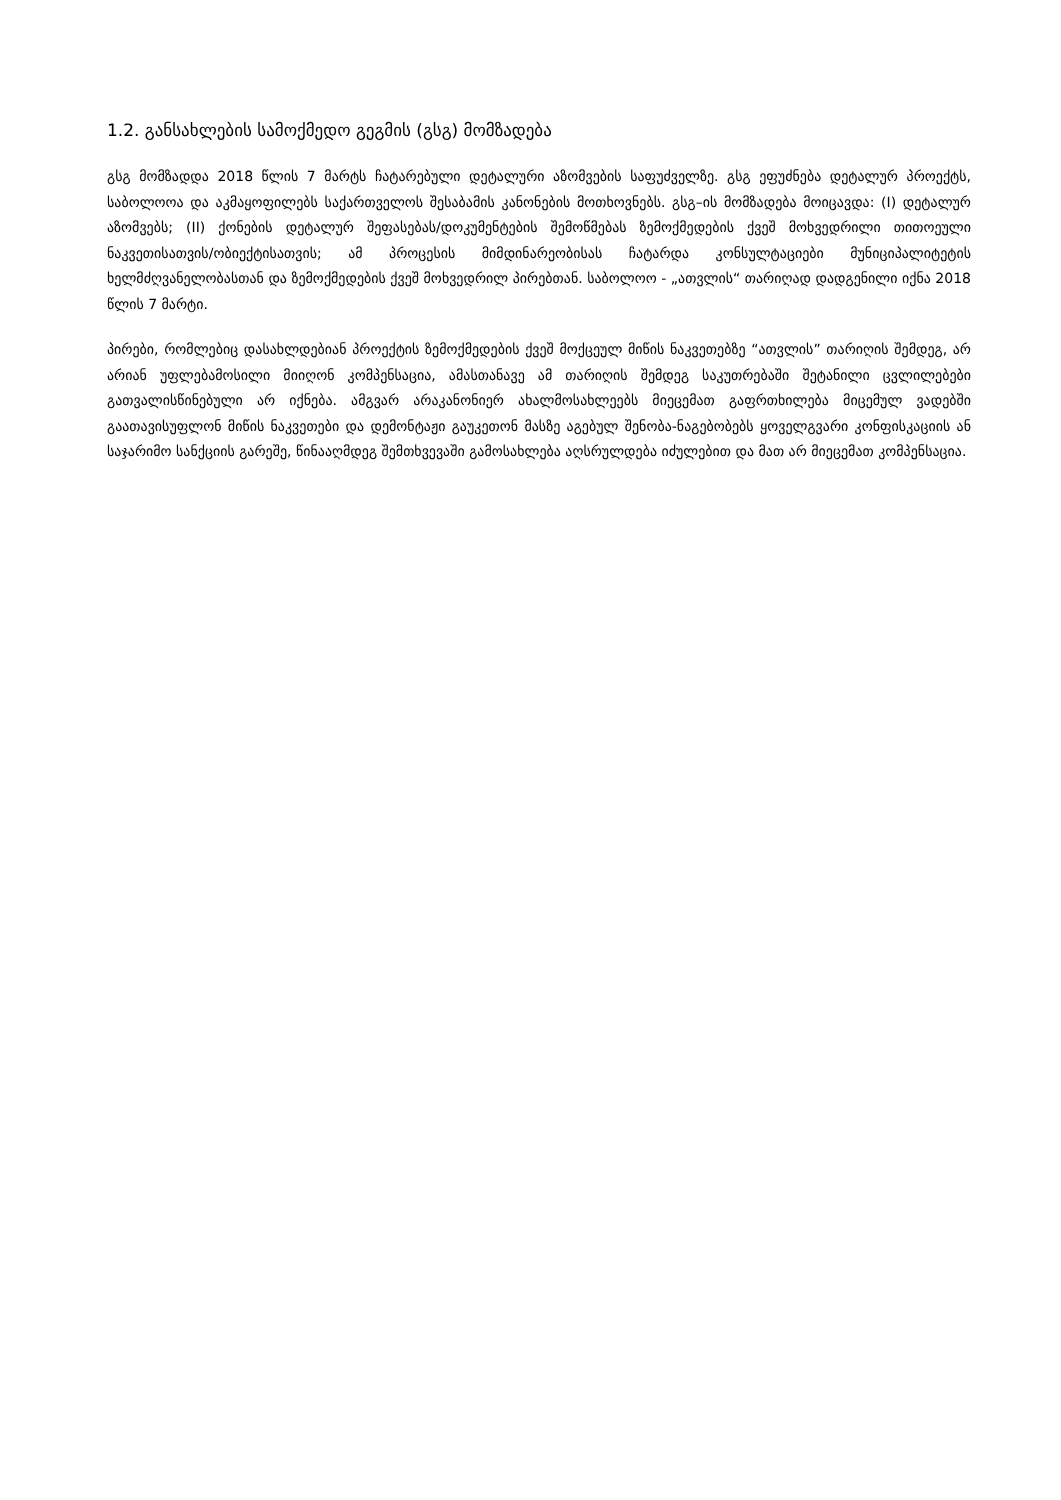1.2. განსახლების სამოქმედო გეგმის (გსგ) მომზადება
გსგ მომზადდა 2018 წლის 7 მარტს ჩატარებული დეტალური აზომვების საფუძველზე. გსგ ეფუძნება დეტალურ პროექტს, საბოლოოა და აკმაყოფილებს საქართველოს შესაბამის კანონების მოთხოვნებს. გსგ–ის მომზადება მოიცავდა: (I) დეტალურ აზომვებს; (II) ქონების დეტალურ შეფასებას/დოკუმენტების შემოწმებას ზემოქმედების ქვეშ მოხვედრილი თითოეული ნაკვეთისათვის/ობიექტისათვის; ამ პროცესის მიმდინარეობისას ჩატარდა კონსულტაციები მუნიციპალიტეტის ხელმძღვანელობასთან და ზემოქმედების ქვეშ მოხვედრილ პირებთან. საბოლოო - „ათვლის“ თარიღად დადგენილი იქნა 2018 წლის 7 მარტი.
პირები, რომლებიც დასახლდებიან პროექტის ზემოქმედების ქვეშ მოქცეულ მიწის ნაკვეთებზე “ათვლის” თარიღის შემდეგ, არ არიან უფლებამოსილი მიიღონ კომპენსაცია, ამასთანავე ამ თარიღის შემდეგ საკუთრებაში შეტანილი ცვლილებები გათვალისწინებული არ იქნება. ამგვარ არაკანონიერ ახალმოსახლეებს მიეცემათ გაფრთხილება მიცემულ ვადებში გაათავისუფლონ მიწის ნაკვეთები და დემონტაჟი გაუკეთონ მასზე აგებულ შენობა-ნაგებობებს ყოველგვარი კონფისკაციის ან საჯარიმო სანქციის გარეშე, წინააღმდეგ შემთხვევაში გამოსახლება აღსრულდება იძულებით და მათ არ მიეცემათ კომპენსაცია.